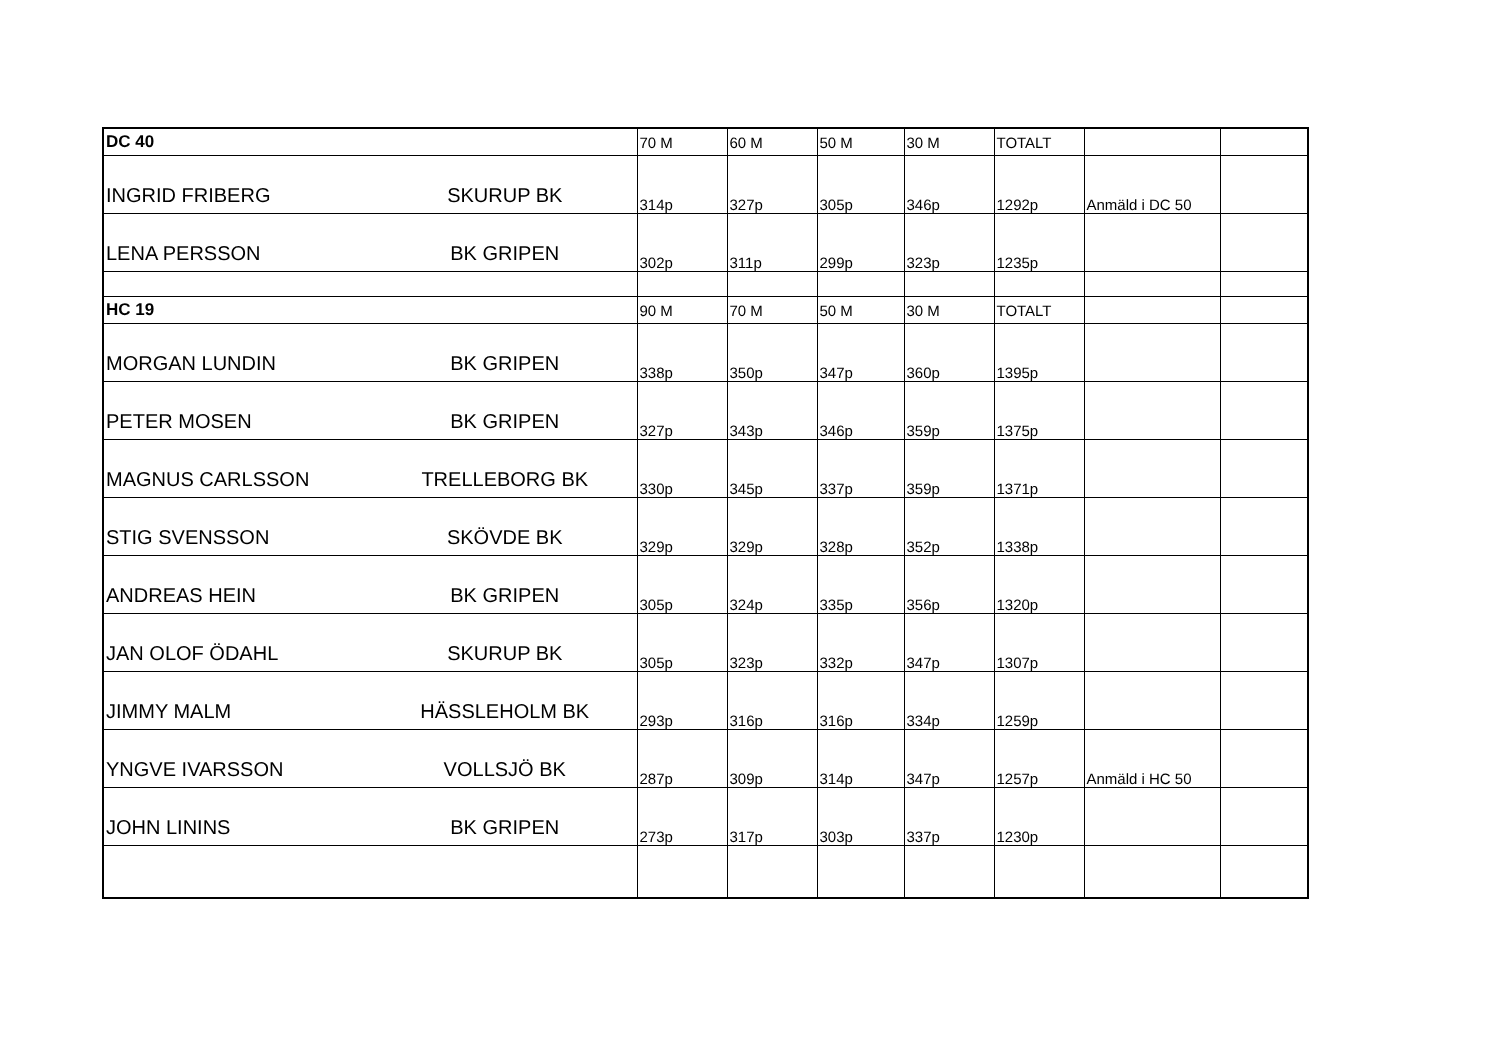| DC 40 | | 70 M | 60 M | 50 M | 30 M | TOTALT | | |
| INGRID FRIBERG | SKURUP BK | 314p | 327p | 305p | 346p | 1292p | Anmäld i DC 50 | |
| LENA PERSSON | BK GRIPEN | 302p | 311p | 299p | 323p | 1235p | | |
| HC 19 | | 90 M | 70 M | 50 M | 30 M | TOTALT | | |
| MORGAN LUNDIN | BK GRIPEN | 338p | 350p | 347p | 360p | 1395p | | |
| PETER MOSEN | BK GRIPEN | 327p | 343p | 346p | 359p | 1375p | | |
| MAGNUS CARLSSON | TRELLEBORG BK | 330p | 345p | 337p | 359p | 1371p | | |
| STIG SVENSSON | SKÖVDE BK | 329p | 329p | 328p | 352p | 1338p | | |
| ANDREAS HEIN | BK GRIPEN | 305p | 324p | 335p | 356p | 1320p | | |
| JAN OLOF ÖDAHL | SKURUP BK | 305p | 323p | 332p | 347p | 1307p | | |
| JIMMY MALM | HÄSSLEHOLM BK | 293p | 316p | 316p | 334p | 1259p | | |
| YNGVE IVARSSON | VOLLSJÖ BK | 287p | 309p | 314p | 347p | 1257p | Anmäld i HC 50 | |
| JOHN LININS | BK GRIPEN | 273p | 317p | 303p | 337p | 1230p | | |